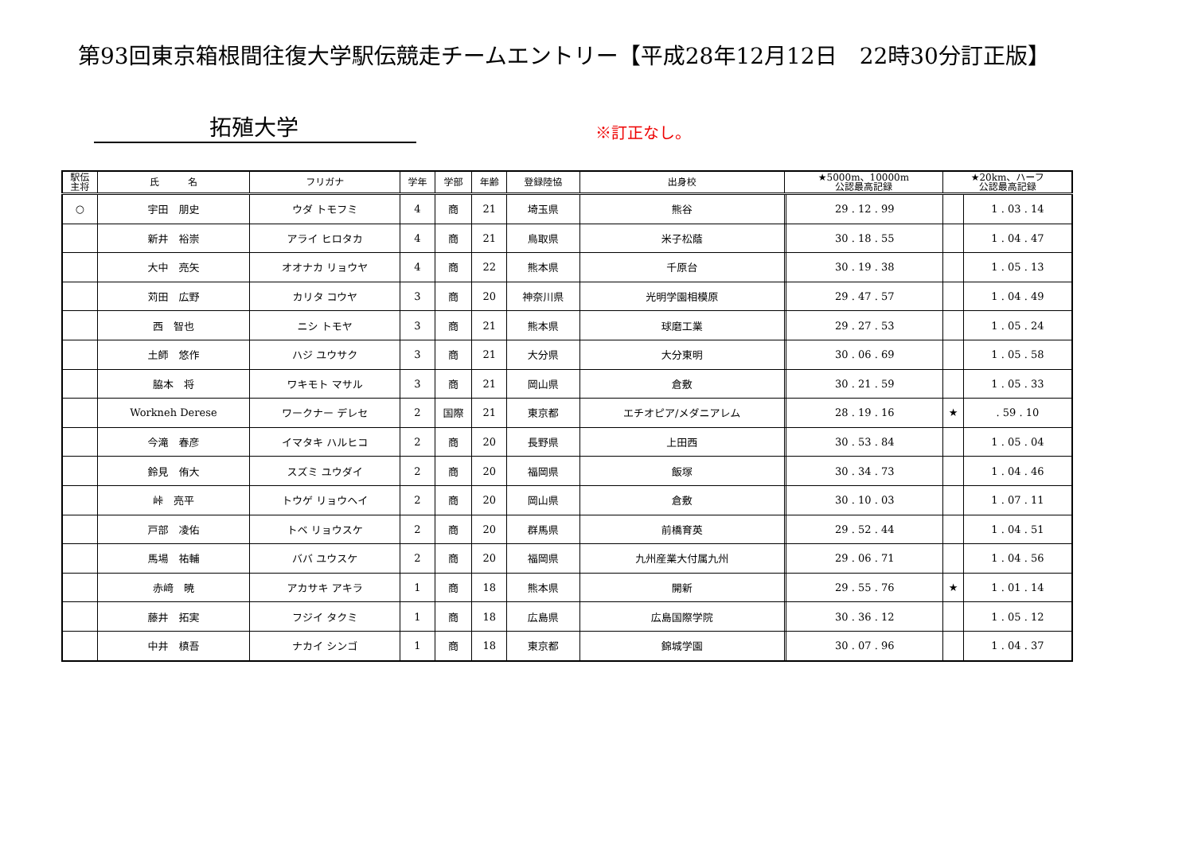第93回東京箱根間往復大学駅伝競走チームエントリー【平成28年12月12日　22時30分訂正版】
拓殖大学
※訂正なし。
| 駅伝 主将 | 氏 名 | フリガナ | 学年 | 学部 | 年齢 | 登録陸協 | 出身校 | ★5000m、10000m 公認最高記録 | | ★20km、ハーフ 公認最高記録 | |
| --- | --- | --- | --- | --- | --- | --- | --- | --- | --- | --- | --- |
| ○ | 宇田 朋史 | ウダ トモフミ | 4 | 商 | 21 | 埼玉県 | 熊谷 | | 29 . 12 . 99 | | 1 . 03 . 14 |
| | 新井 裕崇 | アライ ヒロタカ | 4 | 商 | 21 | 鳥取県 | 米子松蔭 | | 30 . 18 . 55 | | 1 . 04 . 47 |
| | 大中 亮矢 | オオナカ リョウヤ | 4 | 商 | 22 | 熊本県 | 千原台 | | 30 . 19 . 38 | | 1 . 05 . 13 |
| | 苅田 広野 | カリタ コウヤ | 3 | 商 | 20 | 神奈川県 | 光明学園相模原 | | 29 . 47 . 57 | | 1 . 04 . 49 |
| | 西 智也 | ニシ トモヤ | 3 | 商 | 21 | 熊本県 | 球磨工業 | | 29 . 27 . 53 | | 1 . 05 . 24 |
| | 土師 悠作 | ハジ ユウサク | 3 | 商 | 21 | 大分県 | 大分東明 | | 30 . 06 . 69 | | 1 . 05 . 58 |
| | 脇本 将 | ワキモト マサル | 3 | 商 | 21 | 岡山県 | 倉敷 | | 30 . 21 . 59 | | 1 . 05 . 33 |
| | Workneh Derese | ワークナー デレセ | 2 | 国際 | 21 | 東京都 | エチオピア/メダニアレム | | 28 . 19 . 16 | ★ | . 59 . 10 |
| | 今滝 春彦 | イマタキ ハルヒコ | 2 | 商 | 20 | 長野県 | 上田西 | | 30 . 53 . 84 | | 1 . 05 . 04 |
| | 鈴見 侑大 | スズミ ユウダイ | 2 | 商 | 20 | 福岡県 | 飯塚 | | 30 . 34 . 73 | | 1 . 04 . 46 |
| | 峠 亮平 | トウゲ リョウヘイ | 2 | 商 | 20 | 岡山県 | 倉敷 | | 30 . 10 . 03 | | 1 . 07 . 11 |
| | 戸部 凌佑 | トベ リョウスケ | 2 | 商 | 20 | 群馬県 | 前橋育英 | | 29 . 52 . 44 | | 1 . 04 . 51 |
| | 馬場 祐輔 | ババ ユウスケ | 2 | 商 | 20 | 福岡県 | 九州産業大付属九州 | | 29 . 06 . 71 | | 1 . 04 . 56 |
| | 赤﨑 暁 | アカサキ アキラ | 1 | 商 | 18 | 熊本県 | 開新 | | 29 . 55 . 76 | ★ | 1 . 01 . 14 |
| | 藤井 拓実 | フジイ タクミ | 1 | 商 | 18 | 広島県 | 広島国際学院 | | 30 . 36 . 12 | | 1 . 05 . 12 |
| | 中井 槙吾 | ナカイ シンゴ | 1 | 商 | 18 | 東京都 | 錦城学園 | | 30 . 07 . 96 | | 1 . 04 . 37 |